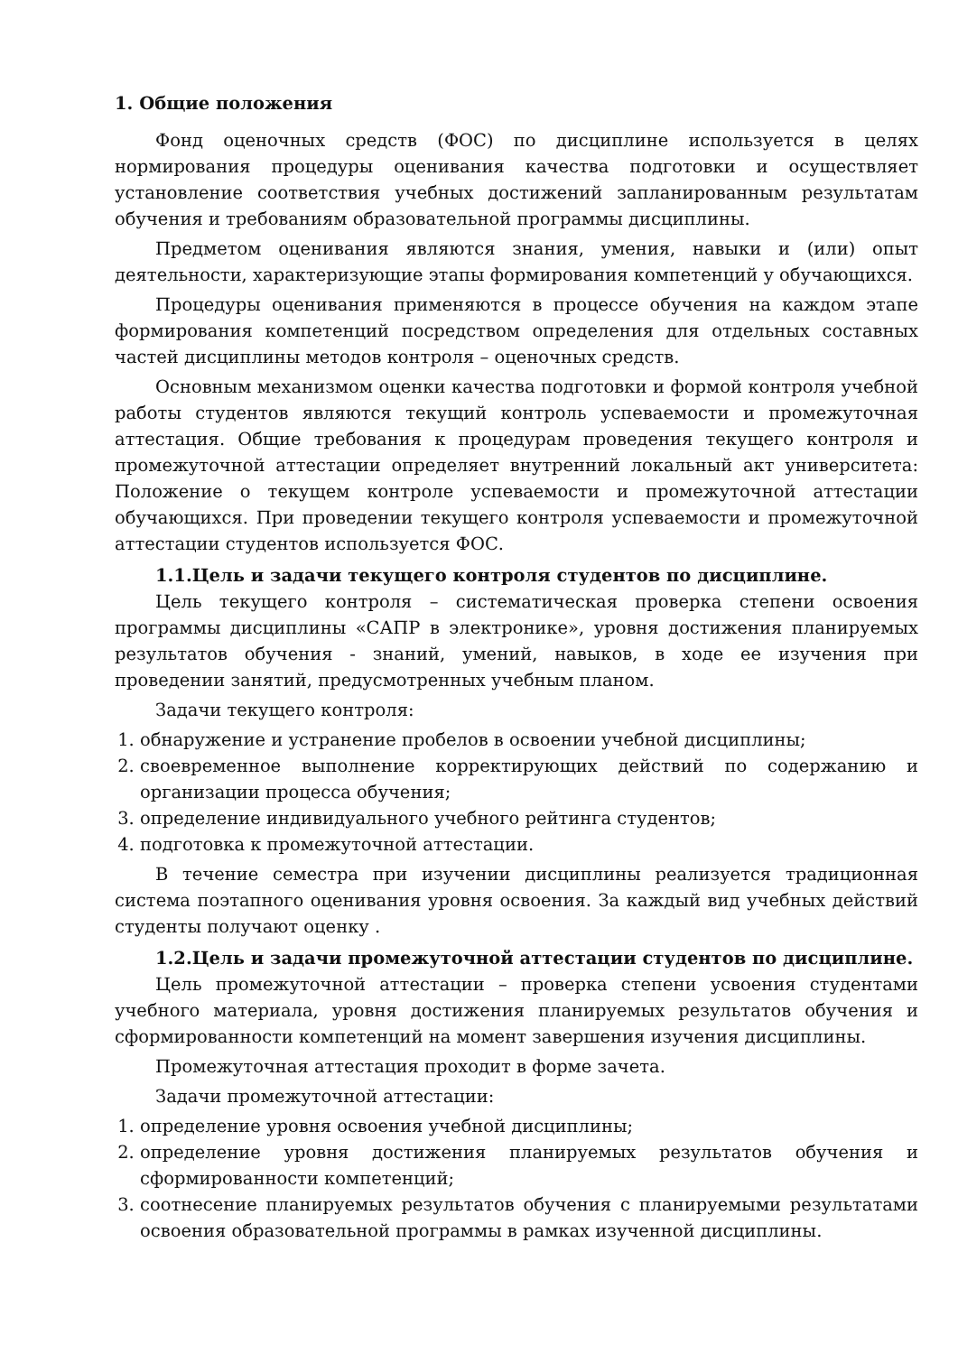1. Общие положения
Фонд оценочных средств (ФОС) по дисциплине используется в целях нормирования процедуры оценивания качества подготовки и осуществляет установление соответствия учебных достижений запланированным результатам обучения и требованиям образовательной программы дисциплины.
Предметом оценивания являются знания, умения, навыки и (или) опыт деятельности, характеризующие этапы формирования компетенций у обучающихся.
Процедуры оценивания применяются в процессе обучения на каждом этапе формирования компетенций посредством определения для отдельных составных частей дисциплины методов контроля – оценочных средств.
Основным механизмом оценки качества подготовки и формой контроля учебной работы студентов являются текущий контроль успеваемости и промежуточная аттестация. Общие требования к процедурам проведения текущего контроля и промежуточной аттестации определяет внутренний локальный акт университета: Положение о текущем контроле успеваемости и промежуточной аттестации обучающихся. При проведении текущего контроля успеваемости и промежуточной аттестации студентов используется ФОС.
1.1.Цель и задачи текущего контроля студентов по дисциплине.
Цель текущего контроля – систематическая проверка степени освоения программы дисциплины «САПР в электронике», уровня достижения планируемых результатов обучения - знаний, умений, навыков, в ходе ее изучения при проведении занятий, предусмотренных учебным планом.
Задачи текущего контроля:
1. обнаружение и устранение пробелов в освоении учебной дисциплины;
2. своевременное выполнение корректирующих действий по содержанию и организации процесса обучения;
3. определение индивидуального учебного рейтинга студентов;
4. подготовка к промежуточной аттестации.
В течение семестра при изучении дисциплины реализуется традиционная система поэтапного оценивания уровня освоения. За каждый вид учебных действий студенты получают оценку .
1.2.Цель и задачи промежуточной аттестации студентов по дисциплине.
Цель промежуточной аттестации – проверка степени усвоения студентами учебного материала, уровня достижения планируемых результатов обучения и сформированности компетенций на момент завершения изучения дисциплины.
Промежуточная аттестация проходит в форме зачета.
Задачи промежуточной аттестации:
1. определение уровня освоения учебной дисциплины;
2. определение уровня достижения планируемых результатов обучения и сформированности компетенций;
3. соотнесение планируемых результатов обучения с планируемыми результатами освоения образовательной программы в рамках изученной дисциплины.